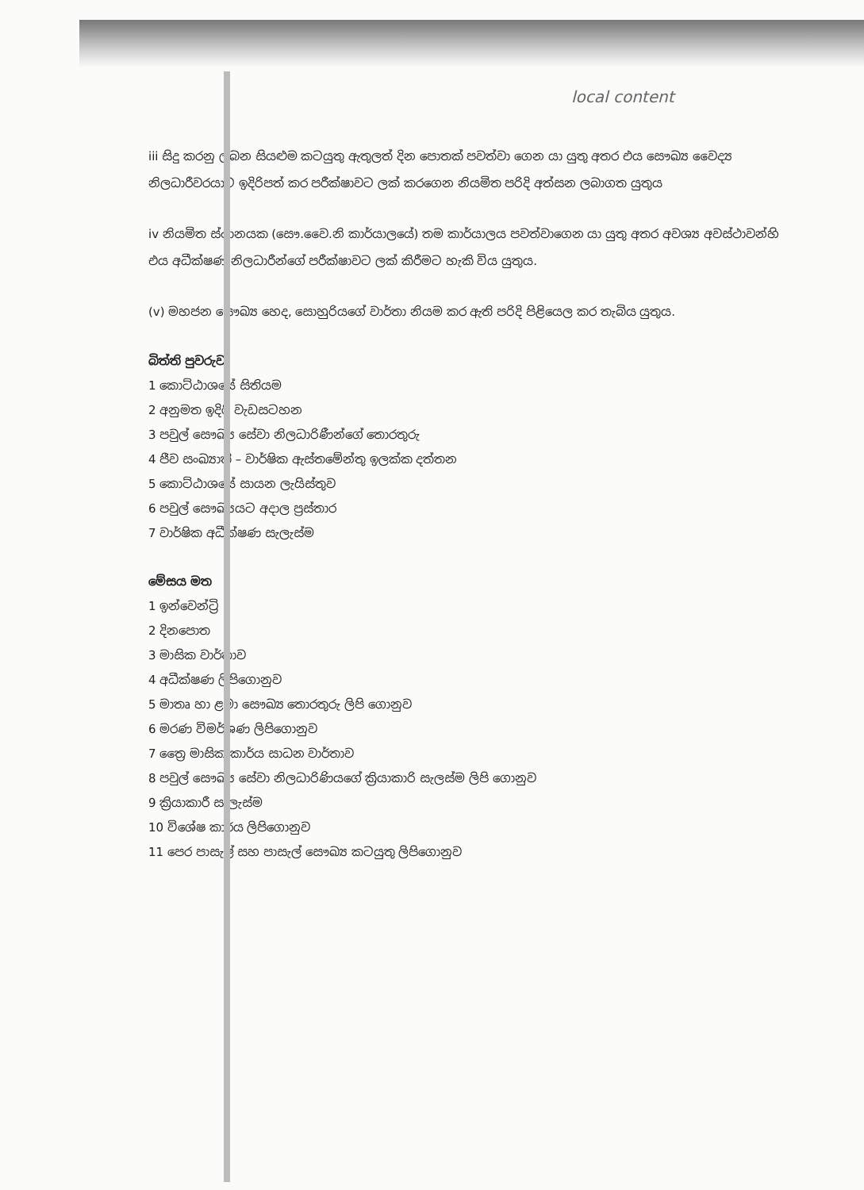local content
iii සිදු කරනු ලබන සියළුම කටයුතු ඇතුලත් දින පොතක් පවත්වා ගෙන යා යුතු අතර එය සෞඛ්‍ය වෛද්‍ය නිලධාරීවරයාට ඉදිරිපත් කර පරීක්ෂාවට ලක් කරගෙන නියමිත පරිදි අත්සන ලබාගත යුතුය
iv නියමිත ස්ථානයක (සෞ.වෛ.නි කාර්යාලයේ) තම කාර්යාලය පවත්වාගෙන යා යුතු අතර අවශ්‍ය අවස්ථාවන්හි එය අධීක්ෂණ නිලධාරීන්ගේ පරීක්ෂාවට ලක් කිරීමට හැකි විය යුතුය.
(v) මහජන සෞඛ්‍ය හෙද, සොහුරියගේ වාර්තා නියම කර ඇති පරිදි පිළියෙල කර තැබිය යුතුය.
බිත්ති පුවරුව
1 කොට්ඨාශයේ සිතියම
2 අනුමත ඉදිරි වැඩසටහන
3 පවුල් සෞඛ්‍ය සේවා නිලධාරිණීන්ගේ තොරතුරු
4 ජීව සංඛ්‍යාති – වාර්ෂික ඇස්තමේන්තු ඉලක්ක දත්තන
5 කොට්ඨාශයේ සායන ලැයිස්තුව
6 පවුල් සෞඛ්‍යයට අදාල ප්‍රස්තාර
7 වාර්ෂික අධීක්ෂණ සැලැස්ම
මේසය මත
1 ඉන්වෙන්ට්‍රි
2 දිනපොත
3 මාසික වාර්තාව
4 අධීක්ෂණ ලිපිගොනුව
5 මාතෘ හා ළමා සෞඛ්‍ය තොරතුරු ලිපි ගොනුව
6 මරණ විමර්ශණ ලිපිගොනුව
7 ත්‍රෛ මාසික කාර්ය සාධන වාර්තාව
8 පවුල් සෞඛ්‍ය සේවා නිලධාරිණියගේ ක්‍රියාකාරි සැලස්ම ලිපි ගොනුව
9 ක්‍රියාකාරී සැලැස්ම
10 විශේෂ කාර්ය ලිපිගොනුව
11 පෙර පාසැල් සහ පාසැල් සෞඛ්‍ය කටයුතු ලිපිගොනුව